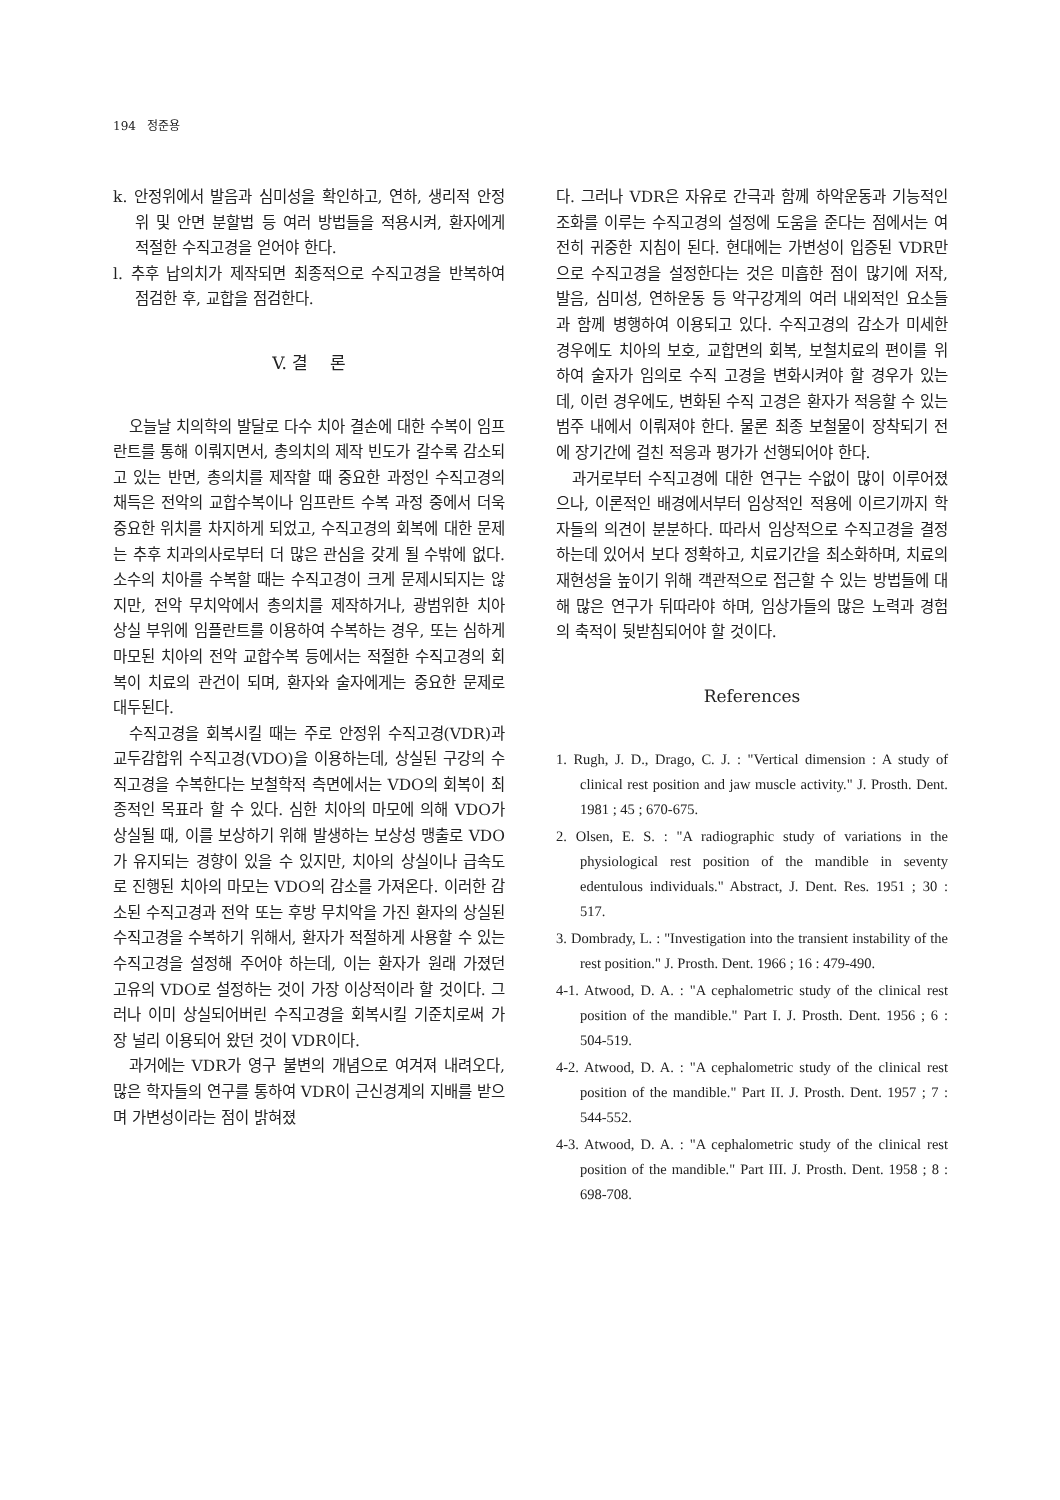194 정준용
k. 안정위에서 발음과 심미성을 확인하고, 연하, 생리적 안정위 및 안면 분할법 등 여러 방법들을 적용시켜, 환자에게 적절한 수직고경을 얻어야 한다.
l. 추후 납의치가 제작되면 최종적으로 수직고경을 반복하여 점검한 후, 교합을 점검한다.
V. 결 론
오늘날 치의학의 발달로 다수 치아 결손에 대한 수복이 임프란트를 통해 이뤄지면서, 총의치의 제작 빈도가 갈수록 감소되고 있는 반면, 총의치를 제작할 때 중요한 과정인 수직고경의 채득은 전악의 교합수복이나 임프란트 수복 과정 중에서 더욱 중요한 위치를 차지하게 되었고, 수직고경의 회복에 대한 문제는 추후 치과의사로부터 더 많은 관심을 갖게 될 수밖에 없다. 소수의 치아를 수복할 때는 수직고경이 크게 문제시되지는 않지만, 전악 무치악에서 총의치를 제작하거나, 광범위한 치아 상실 부위에 임플란트를 이용하여 수복하는 경우, 또는 심하게 마모된 치아의 전악 교합수복 등에서는 적절한 수직고경의 회복이 치료의 관건이 되며, 환자와 술자에게는 중요한 문제로 대두된다.
수직고경을 회복시킬 때는 주로 안정위 수직고경(VDR)과 교두감합위 수직고경(VDO)을 이용하는데, 상실된 구강의 수직고경을 수복한다는 보철학적 측면에서는 VDO의 회복이 최종적인 목표라 할 수 있다. 심한 치아의 마모에 의해 VDO가 상실될 때, 이를 보상하기 위해 발생하는 보상성 맹출로 VDO가 유지되는 경향이 있을 수 있지만, 치아의 상실이나 급속도로 진행된 치아의 마모는 VDO의 감소를 가져온다. 이러한 감소된 수직고경과 전악 또는 후방 무치악을 가진 환자의 상실된 수직고경을 수복하기 위해서, 환자가 적절하게 사용할 수 있는 수직고경을 설정해 주어야 하는데, 이는 환자가 원래 가졌던 고유의 VDO로 설정하는 것이 가장 이상적이라 할 것이다. 그러나 이미 상실되어버린 수직고경을 회복시킬 기준치로써 가장 널리 이용되어 왔던 것이 VDR이다.
과거에는 VDR가 영구 불변의 개념으로 여겨져 내려오다, 많은 학자들의 연구를 통하여 VDR이 근신경계의 지배를 받으며 가변성이라는 점이 밝혀졌
다. 그러나 VDR은 자유로 간극과 함께 하악운동과 기능적인 조화를 이루는 수직고경의 설정에 도움을 준다는 점에서는 여전히 귀중한 지침이 된다. 현대에는 가변성이 입증된 VDR만으로 수직고경을 설정한다는 것은 미흡한 점이 많기에 저작, 발음, 심미성, 연하운동 등 악구강계의 여러 내외적인 요소들과 함께 병행하여 이용되고 있다. 수직고경의 감소가 미세한 경우에도 치아의 보호, 교합면의 회복, 보철치료의 편이를 위하여 술자가 임의로 수직 고경을 변화시켜야 할 경우가 있는데, 이런 경우에도, 변화된 수직 고경은 환자가 적응할 수 있는 범주 내에서 이뤄져야 한다. 물론 최종 보철물이 장착되기 전에 장기간에 걸친 적응과 평가가 선행되어야 한다.
과거로부터 수직고경에 대한 연구는 수없이 많이 이루어졌으나, 이론적인 배경에서부터 임상적인 적용에 이르기까지 학자들의 의견이 분분하다. 따라서 임상적으로 수직고경을 결정하는데 있어서 보다 정확하고, 치료기간을 최소화하며, 치료의 재현성을 높이기 위해 객관적으로 접근할 수 있는 방법들에 대해 많은 연구가 뒤따라야 하며, 임상가들의 많은 노력과 경험의 축적이 뒷받침되어야 할 것이다.
References
1. Rugh, J. D., Drago, C. J. : "Vertical dimension : A study of clinical rest position and jaw muscle activity." J. Prosth. Dent. 1981 ; 45 ; 670-675.
2. Olsen, E. S. : "A radiographic study of variations in the physiological rest position of the mandible in seventy edentulous individuals." Abstract, J. Dent. Res. 1951 ; 30 : 517.
3. Dombrady, L. : "Investigation into the transient instability of the rest position." J. Prosth. Dent. 1966 ; 16 : 479-490.
4-1. Atwood, D. A. : "A cephalometric study of the clinical rest position of the mandible." Part I. J. Prosth. Dent. 1956 ; 6 : 504-519.
4-2. Atwood, D. A. : "A cephalometric study of the clinical rest position of the mandible." Part II. J. Prosth. Dent. 1957 ; 7 : 544-552.
4-3. Atwood, D. A. : "A cephalometric study of the clinical rest position of the mandible." Part III. J. Prosth. Dent. 1958 ; 8 : 698-708.